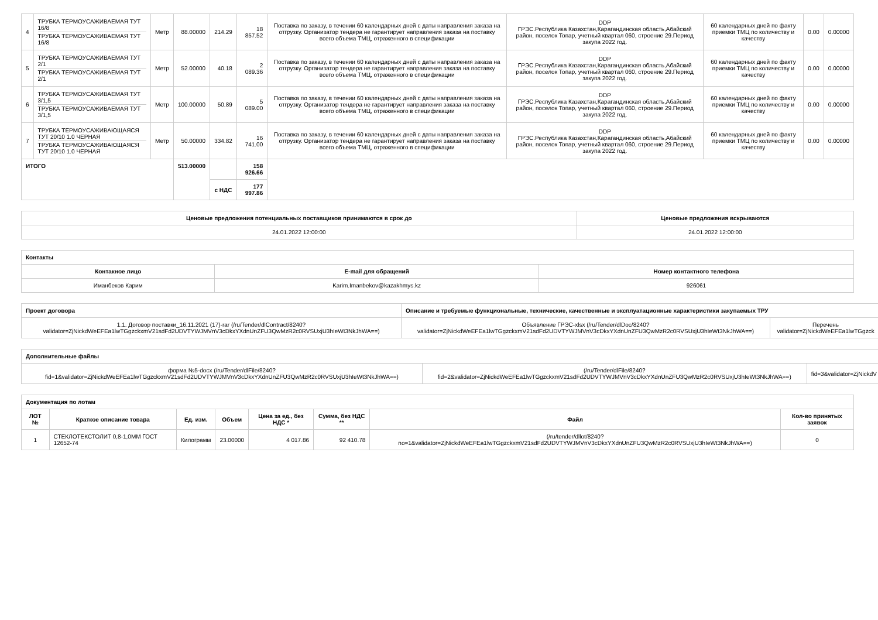| 4 | ТРУБКА ТЕРМОУСАЖИВАЕМАЯ ТУТ 16/8 ТРУБКА ТЕРМОУСАЖИВАЕМАЯ ТУТ 16/8 | Метр | 88.00000 | 214.29 | 18 857.52 | Поставка по заказу, в течении 60 календарных дней с даты направления заказа на отгрузку. Организатор тендера не гарантирует направления заказа на поставку всего объема ТМЦ, отраженного в спецификации | DDP ГРЭС.Республика Казахстан,Карагандинская область,Абайский район, поселок Топар, учетный квартал 060, строение 29.Период закупа 2022 год. | 60 календарных дней по факту приемки ТМЦ по количеству и качеству | 0.00 | 0.00000 |
| 5 | ТРУБКА ТЕРМОУСАЖИВАЕМАЯ ТУТ 2/1 ТРУБКА ТЕРМОУСАЖИВАЕМАЯ ТУТ 2/1 | Метр | 52.00000 | 40.18 | 2 089.36 | Поставка по заказу, в течении 60 календарных дней с даты направления заказа на отгрузку. Организатор тендера не гарантирует направления заказа на поставку всего объема ТМЦ, отраженного в спецификации | DDP ГРЭС.Республика Казахстан,Карагандинская область,Абайский район, поселок Топар, учетный квартал 060, строение 29.Период закупа 2022 год. | 60 календарных дней по факту приемки ТМЦ по количеству и качеству | 0.00 | 0.00000 |
| 6 | ТРУБКА ТЕРМОУСАЖИВАЕМАЯ ТУТ 3/1,5 ТРУБКА ТЕРМОУСАЖИВАЕМАЯ ТУТ 3/1,5 | Метр | 100.00000 | 50.89 | 5 089.00 | Поставка по заказу, в течении 60 календарных дней с даты направления заказа на отгрузку. Организатор тендера не гарантирует направления заказа на поставку всего объема ТМЦ, отраженного в спецификации | DDP ГРЭС.Республика Казахстан,Карагандинская область,Абайский район, поселок Топар, учетный квартал 060, строение 29.Период закупа 2022 год. | 60 календарных дней по факту приемки ТМЦ по количеству и качеству | 0.00 | 0.00000 |
| 7 | ТРУБКА ТЕРМОУСАЖИВАЮЩАЯСЯ ТУТ 20/10 1.0 ЧЕРНАЯ ТРУБКА ТЕРМОУСАЖИВАЮЩАЯСЯ ТУТ 20/10 1.0 ЧЕРНАЯ | Метр | 50.00000 | 334.82 | 16 741.00 | Поставка по заказу, в течении 60 календарных дней с даты направления заказа на отгрузку. Организатор тендера не гарантирует направления заказа на поставку всего объема ТМЦ, отраженного в спецификации | DDP ГРЭС.Республика Казахстан,Карагандинская область,Абайский район, поселок Топар, учетный квартал 060, строение 29.Период закупа 2022 год. | 60 календарных дней по факту приемки ТМЦ по количеству и качеству | 0.00 | 0.00000 |
| ИТОГО | | | 513.00000 | | 158 926.66 | | | | | |
| | | | | с НДС | 177 997.86 | | | | | |
| Ценовые предложения потенциальных поставщиков принимаются в срок до | Ценовые предложения вскрываются |
| --- | --- |
| 24.01.2022 12:00:00 | 24.01.2022 12:00:00 |
| Контакты | | |
| --- | --- | --- |
| Контакное лицо | E-mail для обращений | Номер контактного телефона |
| Иманбеков Карим | Karim.Imanbekov@kazakhmys.kz | 926061 |
| Проект договора | Описание и требуемые функциональные, технические, качественные и эксплуатационные характеристики закупаемых ТРУ | |
| --- | --- | --- |
| 1.1. Договор поставки_16.11.2021 (17)-rar (/ru/Tender/dlContract/8240?validator=ZjNickdWeEFEa1lwTGgzckxmV21sdFd2UDVTYWJMVnV3cDkxYXdnUnZFU3QwMzR2c0RVSUxjU3hIeWt3NkJhWA==) | Объявление ГРЭС-xlsx (/ru/Tender/dlDoc/8240?validator=ZjNickdWeEFEa1lwTGgzckxmV21sdFd2UDVTYWJMVnV3cDkxYXdnUnZFU3QwMzR2c0RVSUxjU3hIeWt3NkJhWA==) | Перечень validator=ZjNickdWeEFEa1lwTGgzck |
| Дополнительные файлы | | |
| --- | --- | --- |
| форма №5-docx (/ru/Tender/dlFile/8240?fid=1&validator=ZjNickdWeEFEa1lwTGgzckxmV21sdFd2UDVTYWJMVnV3cDkxYXdnUnZFU3QwMzR2c0RVSUxjU3hIeWt3NkJhWA==) | (/ru/Tender/dlFile/8240?fid=2&validator=ZjNickdWeEFEa1lwTGgzckxmV21sdFd2UDVTYWJMVnV3cDkxYXdnUnZFU3QwMzR2c0RVSUxjU3hIeWt3NkJhWA==) | fid=3&validator=ZjNickdV |
| Документация по лотам | | | | | | | |
| --- | --- | --- | --- | --- | --- | --- | --- |
| ЛОТ № | Краткое описание товара | Ед. изм. | Объем | Цена за ед., без НДС * | Сумма, без НДС ** | Файл | Кол-во принятых заявок |
| 1 | СТЕКЛОТЕКСТОЛИТ 0,8-1,0ММ ГОСТ 12652-74 | Килограмм | 23.00000 | 4 017.86 | 92 410.78 | (/ru/tender/dllot/8240?no=1&validator=ZjNickdWeEFEa1lwTGgzckxmV21sdFd2UDVTYWJMVnV3cDkxYXdnUnZFU3QwMzR2c0RVSUxjU3hIeWt3NkJhWA==) | 0 |